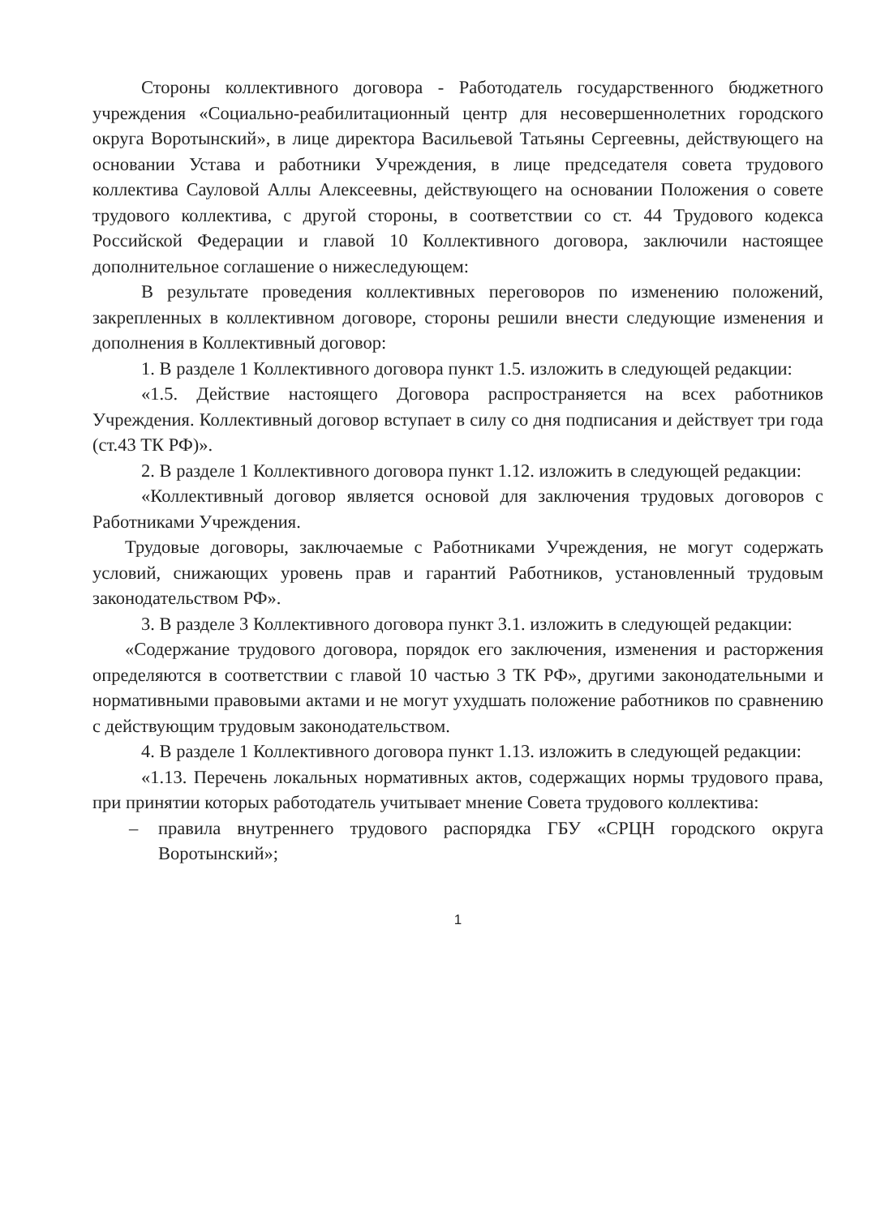Стороны коллективного договора - Работодатель государственного бюджетного учреждения «Социально-реабилитационный центр для несовершеннолетних городского округа Воротынский», в лице директора Васильевой Татьяны Сергеевны, действующего на основании Устава и работники Учреждения, в лице председателя совета трудового коллектива Сауловой Аллы Алексеевны, действующего на основании Положения о совете трудового коллектива, с другой стороны, в соответствии со ст. 44 Трудового кодекса Российской Федерации и главой 10 Коллективного договора, заключили настоящее дополнительное соглашение о нижеследующем:
В результате проведения коллективных переговоров по изменению положений, закрепленных в коллективном договоре, стороны решили внести следующие изменения и дополнения в Коллективный договор:
1. В разделе 1 Коллективного договора пункт 1.5. изложить в следующей редакции:
«1.5. Действие настоящего Договора распространяется на всех работников Учреждения. Коллективный договор вступает в силу со дня подписания и действует три года (ст.43 ТК РФ)».
2. В разделе 1 Коллективного договора пункт 1.12. изложить в следующей редакции:
«Коллективный договор является основой для заключения трудовых договоров с Работниками Учреждения.
Трудовые договоры, заключаемые с Работниками Учреждения, не могут содержать условий, снижающих уровень прав и гарантий Работников, установленный трудовым законодательством РФ».
3. В разделе 3 Коллективного договора пункт 3.1. изложить в следующей редакции:
«Содержание трудового договора, порядок его заключения, изменения и расторжения определяются в соответствии с главой 10 частью 3 ТК РФ», другими законодательными и нормативными правовыми актами и не могут ухудшать положение работников по сравнению с действующим трудовым законодательством.
4. В разделе 1 Коллективного договора пункт 1.13. изложить в следующей редакции:
«1.13. Перечень локальных нормативных актов, содержащих нормы трудового права, при принятии которых работодатель учитывает мнение Совета трудового коллектива:
– правила внутреннего трудового распорядка ГБУ «СРЦН городского округа Воротынский»;
1